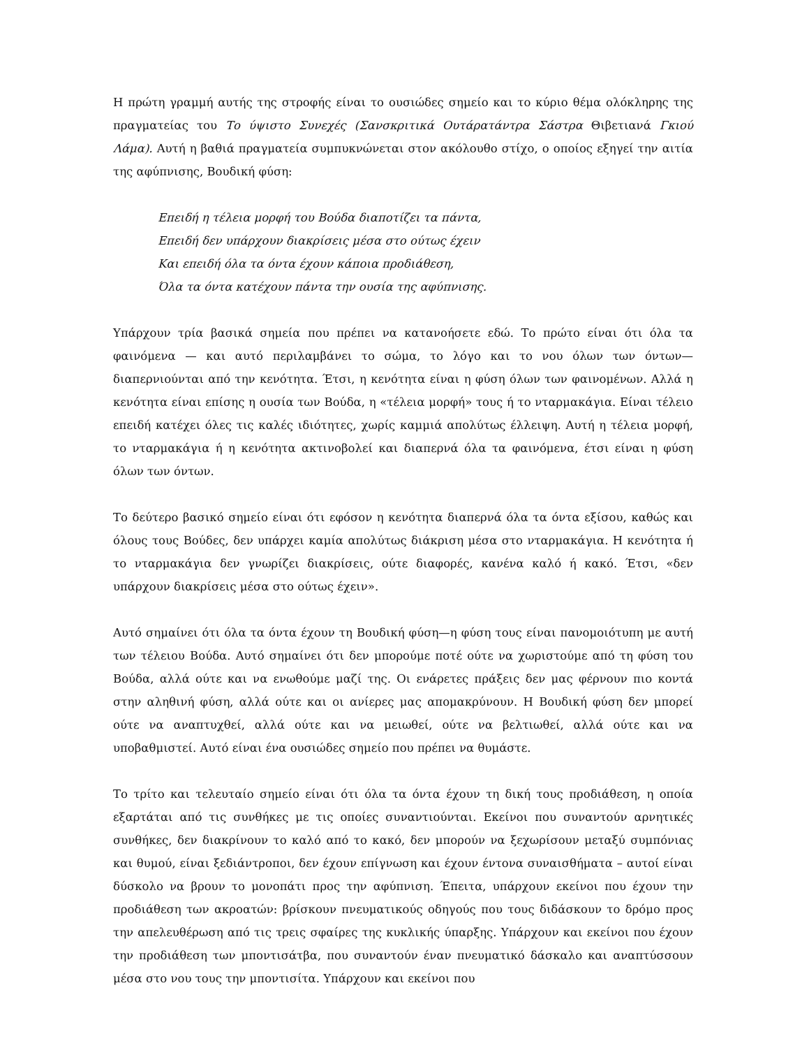Η πρώτη γραμμή αυτής της στροφής είναι το ουσιώδες σημείο και το κύριο θέμα ολόκληρης της πραγματείας του Το ύψιστο Συνεχές (Σανσκριτικά Ουτάρατάντρα Σάστρα Θιβετιανά Γκιού Λάμα). Αυτή η βαθιά πραγματεία συμπυκνώνεται στον ακόλουθο στίχο, ο οποίος εξηγεί την αιτία της αφύπνισης, Βουδική φύση:
Επειδή η τέλεια μορφή του Βούδα διαποτίζει τα πάντα,
Επειδή δεν υπάρχουν διακρίσεις μέσα στο ούτως έχειν
Και επειδή όλα τα όντα έχουν κάποια προδιάθεση,
Όλα τα όντα κατέχουν πάντα την ουσία της αφύπνισης.
Υπάρχουν τρία βασικά σημεία που πρέπει να κατανοήσετε εδώ. Το πρώτο είναι ότι όλα τα φαινόμενα — και αυτό περιλαμβάνει το σώμα, το λόγο και το νου όλων των όντων— διαπερνιούνται από την κενότητα. Έτσι, η κενότητα είναι η φύση όλων των φαινομένων. Αλλά η κενότητα είναι επίσης η ουσία των Βούδα, η «τέλεια μορφή» τους ή το νταρμακάγια. Είναι τέλειο επειδή κατέχει όλες τις καλές ιδιότητες, χωρίς καμμιά απολύτως έλλειψη. Αυτή η τέλεια μορφή, το νταρμακάγια ή η κενότητα ακτινοβολεί και διαπερνά όλα τα φαινόμενα, έτσι είναι η φύση όλων των όντων.
Το δεύτερο βασικό σημείο είναι ότι εφόσον η κενότητα διαπερνά όλα τα όντα εξίσου, καθώς και όλους τους Βούδες, δεν υπάρχει καμία απολύτως διάκριση μέσα στο νταρμακάγια. Η κενότητα ή το νταρμακάγια δεν γνωρίζει διακρίσεις, ούτε διαφορές, κανένα καλό ή κακό. Έτσι, «δεν υπάρχουν διακρίσεις μέσα στο ούτως έχειν».
Αυτό σημαίνει ότι όλα τα όντα έχουν τη Βουδική φύση—η φύση τους είναι πανομοιότυπη με αυτή των τέλειου Βούδα. Αυτό σημαίνει ότι δεν μπορούμε ποτέ ούτε να χωριστούμε από τη φύση του Βούδα, αλλά ούτε και να ενωθούμε μαζί της. Οι ενάρετες πράξεις δεν μας φέρνουν πιο κοντά στην αληθινή φύση, αλλά ούτε και οι ανίερες μας απομακρύνουν. Η Βουδική φύση δεν μπορεί ούτε να αναπτυχθεί, αλλά ούτε και να μειωθεί, ούτε να βελτιωθεί, αλλά ούτε και να υποβαθμιστεί. Αυτό είναι ένα ουσιώδες σημείο που πρέπει να θυμάστε.
Το τρίτο και τελευταίο σημείο είναι ότι όλα τα όντα έχουν τη δική τους προδιάθεση, η οποία εξαρτάται από τις συνθήκες με τις οποίες συναντιούνται. Εκείνοι που συναντούν αρνητικές συνθήκες, δεν διακρίνουν το καλό από το κακό, δεν μπορούν να ξεχωρίσουν μεταξύ συμπόνιας και θυμού, είναι ξεδιάντροποι, δεν έχουν επίγνωση και έχουν έντονα συναισθήματα – αυτοί είναι δύσκολο να βρουν το μονοπάτι προς την αφύπνιση. Έπειτα, υπάρχουν εκείνοι που έχουν την προδιάθεση των ακροατών: βρίσκουν πνευματικούς οδηγούς που τους διδάσκουν το δρόμο προς την απελευθέρωση από τις τρεις σφαίρες της κυκλικής ύπαρξης. Υπάρχουν και εκείνοι που έχουν την προδιάθεση των μποντισάτβα, που συναντούν έναν πνευματικό δάσκαλο και αναπτύσσουν μέσα στο νου τους την μποντισίτα. Υπάρχουν και εκείνοι που